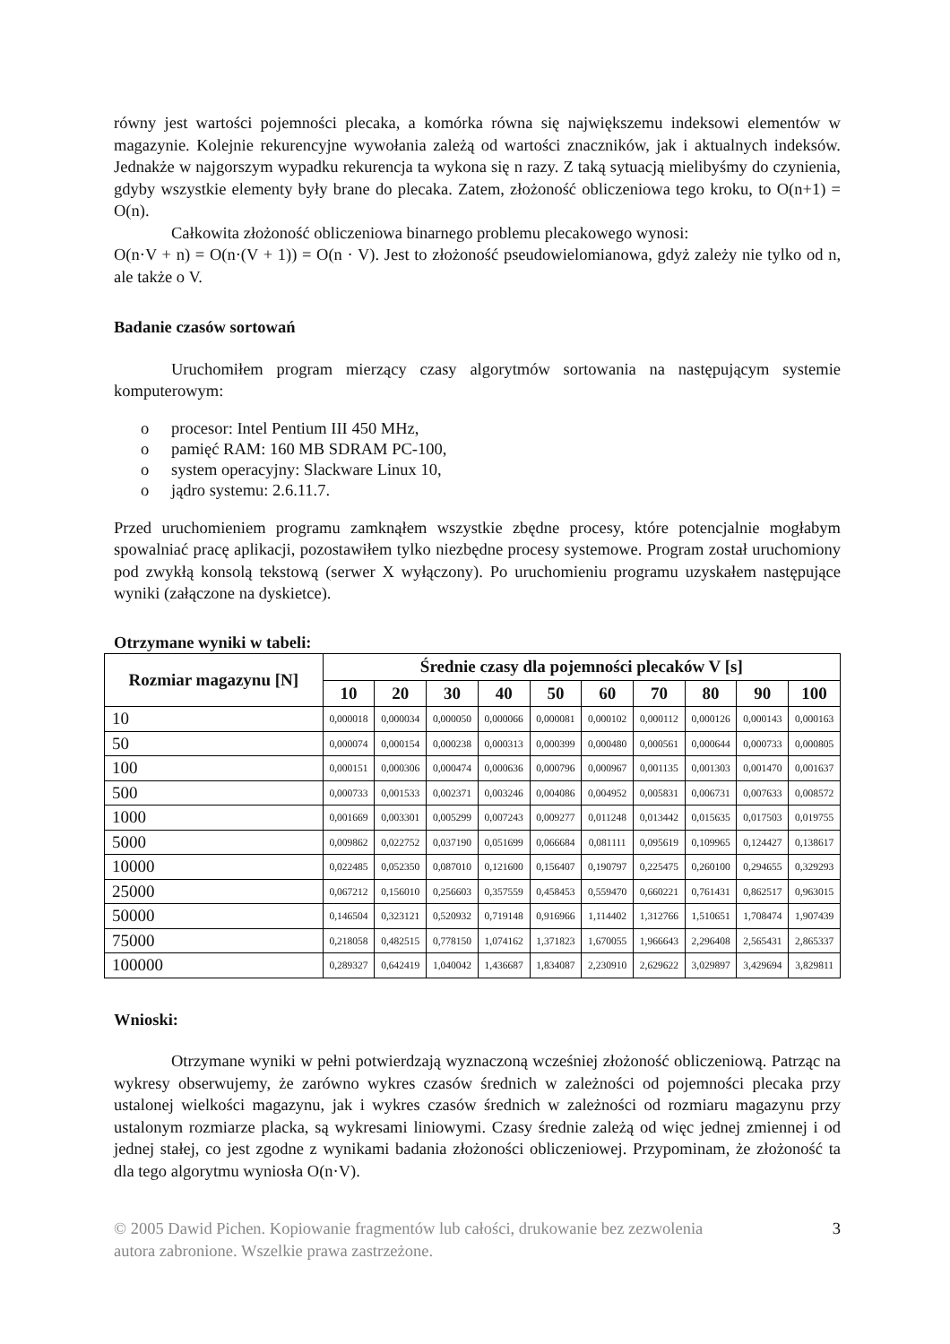równy jest wartości pojemności plecaka, a komórka równa się największemu indeksowi elementów w magazynie. Kolejnie rekurencyjne wywołania zależą od wartości znaczników, jak i aktualnych indeksów. Jednakże w najgorszym wypadku rekurencja ta wykona się n razy. Z taką sytuacją mielibyśmy do czynienia, gdyby wszystkie elementy były brane do plecaka. Zatem, złożoność obliczeniowa tego kroku, to O(n+1) = O(n).
Całkowita złożoność obliczeniowa binarnego problemu plecakowego wynosi:
O(n·V + n) = O(n·(V + 1)) = O(n · V). Jest to złożoność pseudowielomianowa, gdyż zależy nie tylko od n, ale także o V.
Badanie czasów sortowań
Uruchomiłem program mierzący czasy algorytmów sortowania na następującym systemie komputerowym:
o procesor: Intel Pentium III 450 MHz,
o pamięć RAM: 160 MB SDRAM PC-100,
o system operacyjny: Slackware Linux 10,
o jądro systemu: 2.6.11.7.
Przed uruchomieniem programu zamknąłem wszystkie zbędne procesy, które potencjalnie mogłabym spowalniać pracę aplikacji, pozostawiłem tylko niezbędne procesy systemowe. Program został uruchomiony pod zwykłą konsolą tekstową (serwer X wyłączony). Po uruchomieniu programu uzyskałem następujące wyniki (załączone na dyskietce).
Otrzymane wyniki w tabeli:
| Rozmiar magazynu [N] | Średnie czasy dla pojemności plecaków V [s] | | | | | | | | | |
| --- | --- | --- | --- | --- | --- | --- | --- | --- | --- | --- |
| | 10 | 20 | 30 | 40 | 50 | 60 | 70 | 80 | 90 | 100 |
| 10 | 0,000018 | 0,000034 | 0,000050 | 0,000066 | 0,000081 | 0,000102 | 0,000112 | 0,000126 | 0,000143 | 0,000163 |
| 50 | 0,000074 | 0,000154 | 0,000238 | 0,000313 | 0,000399 | 0,000480 | 0,000561 | 0,000644 | 0,000733 | 0,000805 |
| 100 | 0,000151 | 0,000306 | 0,000474 | 0,000636 | 0,000796 | 0,000967 | 0,001135 | 0,001303 | 0,001470 | 0,001637 |
| 500 | 0,000733 | 0,001533 | 0,002371 | 0,003246 | 0,004086 | 0,004952 | 0,005831 | 0,006731 | 0,007633 | 0,008572 |
| 1000 | 0,001669 | 0,003301 | 0,005299 | 0,007243 | 0,009277 | 0,011248 | 0,013442 | 0,015635 | 0,017503 | 0,019755 |
| 5000 | 0,009862 | 0,022752 | 0,037190 | 0,051699 | 0,066684 | 0,081111 | 0,095619 | 0,109965 | 0,124427 | 0,138617 |
| 10000 | 0,022485 | 0,052350 | 0,087010 | 0,121600 | 0,156407 | 0,190797 | 0,225475 | 0,260100 | 0,294655 | 0,329293 |
| 25000 | 0,067212 | 0,156010 | 0,256603 | 0,357559 | 0,458453 | 0,559470 | 0,660221 | 0,761431 | 0,862517 | 0,963015 |
| 50000 | 0,146504 | 0,323121 | 0,520932 | 0,719148 | 0,916966 | 1,114402 | 1,312766 | 1,510651 | 1,708474 | 1,907439 |
| 75000 | 0,218058 | 0,482515 | 0,778150 | 1,074162 | 1,371823 | 1,670055 | 1,966643 | 2,296408 | 2,565431 | 2,865337 |
| 100000 | 0,289327 | 0,642419 | 1,040042 | 1,436687 | 1,834087 | 2,230910 | 2,629622 | 3,029897 | 3,429694 | 3,829811 |
Wnioski:
Otrzymane wyniki w pełni potwierdzają wyznaczoną wcześniej złożoność obliczeniową. Patrząc na wykresy obserwujemy, że zarówno wykres czasów średnich w zależności od pojemności plecaka przy ustalonej wielkości magazynu, jak i wykres czasów średnich w zależności od rozmiaru magazynu przy ustalonym rozmiarze placka, są wykresami liniowymi. Czasy średnie zależą od więc jednej zmiennej i od jednej stałej, co jest zgodne z wynikami badania złożoności obliczeniowej. Przypominam, że złożoność ta dla tego algorytmu wyniosła O(n·V).
© 2005 Dawid Pichen. Kopiowanie fragmentów lub całości, drukowanie bez zezwolenia
autora zabronione. Wszelkie prawa zastrzeżone. 3